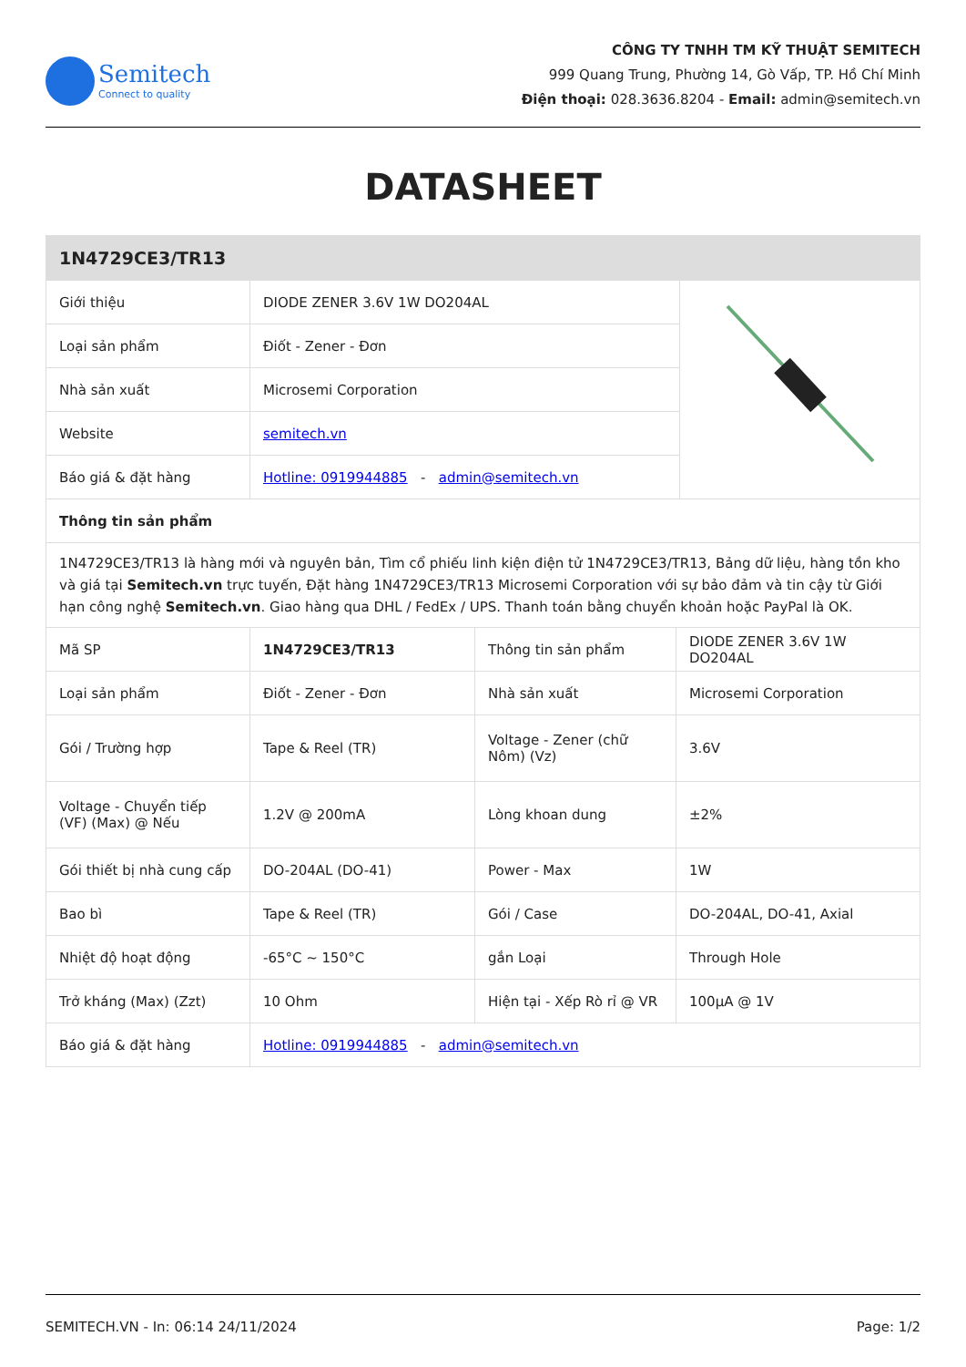Semitech
Connect to quality
CÔNG TY TNHH TM KỸ THUẬT SEMITECH
999 Quang Trung, Phường 14, Gò Vấp, TP. Hồ Chí Minh
Điện thoại: 028.3636.8204 - Email: admin@semitech.vn
DATASHEET
| 1N4729CE3/TR13 | | |
| --- | --- | --- |
| Giới thiệu | DIODE ZENER 3.6V 1W DO204AL | |
| Loại sản phẩm | Điốt - Zener - Đơn | |
| Nhà sản xuất | Microsemi Corporation | |
| Website | semitech.vn | |
| Báo giá & đặt hàng | Hotline: 0919944885 - admin@semitech.vn | |
| Thông tin sản phẩm | | |
| 1N4729CE3/TR13 là hàng mới và nguyên bản, Tìm cổ phiếu linh kiện điện tử 1N4729CE3/TR13, Bảng dữ liệu, hàng tồn kho và giá tại Semitech.vn trực tuyến, Đặt hàng 1N4729CE3/TR13 Microsemi Corporation với sự bảo đảm và tin cậy từ Giới hạn công nghệ Semitech.vn . Giao hàng qua DHL / FedEx / UPS. Thanh toán bằng chuyển khoản hoặc PayPal là OK. | | |
| Mã SP | 1N4729CE3/TR13 | Thông tin sản phẩm | DIODE ZENER 3.6V 1W DO204AL |
| Loại sản phẩm | Điốt - Zener - Đơn | Nhà sản xuất | Microsemi Corporation |
| Gói / Trường hợp | Tape & Reel (TR) | Voltage - Zener (chữ Nôm) (Vz) | 3.6V |
| Voltage - Chuyển tiếp (VF) (Max) @ Nếu | 1.2V @ 200mA | Lòng khoan dung | ±2% |
| Gói thiết bị nhà cung cấp | DO-204AL (DO-41) | Power - Max | 1W |
| Bao bì | Tape & Reel (TR) | Gói / Case | DO-204AL, DO-41, Axial |
| Nhiệt độ hoạt động | -65°C ~ 150°C | gắn Loại | Through Hole |
| Trở kháng (Max) (Zzt) | 10 Ohm | Hiện tại - Xếp Rò rỉ @ VR | 100µA @ 1V |
| Báo giá & đặt hàng | Hotline: 0919944885 - admin@semitech.vn | | |
SEMITECH.VN - In: 06:14 24/11/2024 Page: 1/2